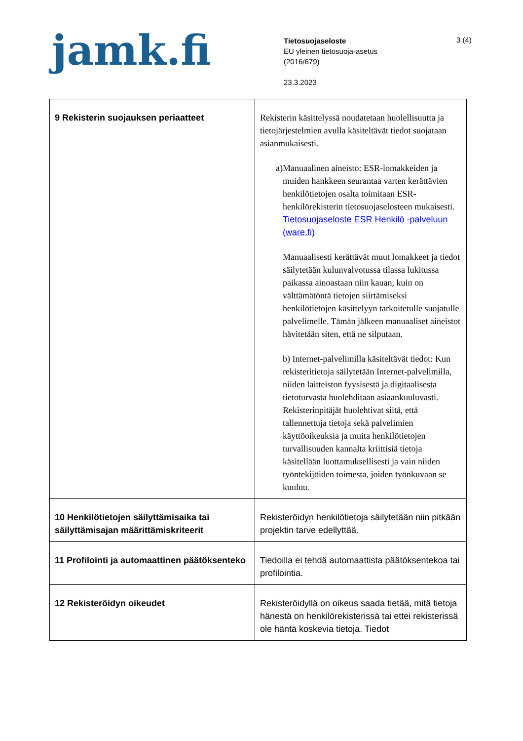jamk.fi
Tietosuojaseloste
EU yleinen tietosuoja-asetus
(2016/679)
23.3.2023
3 (4)
| 9 Rekisterin suojauksen periaatteet | Rekisterin käsittelyssä noudatetaan huolellisuutta ja tietojärjestelmien avulla käsiteltävät tiedot suojataan asianmukaisesti. a) Manuaalinen aineisto: ESR-lomakkeiden ja muiden hankkeen seurantaa varten kerättävien henkilötietojen osalta toimitaan ESR-henkilörekisterin tietosuojaselosteen mukaisesti. Tietosuojaseloste ESR Henkilö -palveluun (ware.fi) Manuaalisesti kerättävät muut lomakkeet ja tiedot säilytetään kulunvalvotussa tilassa lukitussa paikassa ainoastaan niin kauan, kuin on välttämätöntä tietojen siirtämiseksi henkilötietojen käsittelyyn tarkoitetulle suojatulle palvelimelle. Tämän jälkeen manuaaliset aineistot hävitetään siten, että ne silputaan. b) Internet-palvelimilla käsiteltävät tiedot: Kun rekisteritietoja säilytetään Internet-palvelimilla, niiden laitteiston fyysisestä ja digitaalisesta tietoturvasta huolehditaan asiaankuuluvasti. Rekisterinpitäjät huolehtivat siitä, että tallennettuja tietoja sekä palvelimien käyttöoikeuksia ja muita henkilötietojen turvallisuuden kannalta kriittisiä tietoja käsitellään luottamuksellisesti ja vain niiden työntekijöiden toimesta, joiden työnkuvaan se kuuluu. |
| 10 Henkilötietojen säilyttämisaika tai säilyttämisajan määrittämiskriteerit | Rekisteröidyn henkilötietoja säilytetään niin pitkään projektin tarve edellyttää. |
| 11 Profilointi ja automaattinen päätöksenteko | Tiedoilla ei tehdä automaattista päätöksentekoa tai profilointia. |
| 12 Rekisteröidyn oikeudet | Rekisteröidyllä on oikeus saada tietää, mitä tietoja hänestä on henkilörekisterissä tai ettei rekisterissä ole häntä koskevia tietoja. Tiedot |